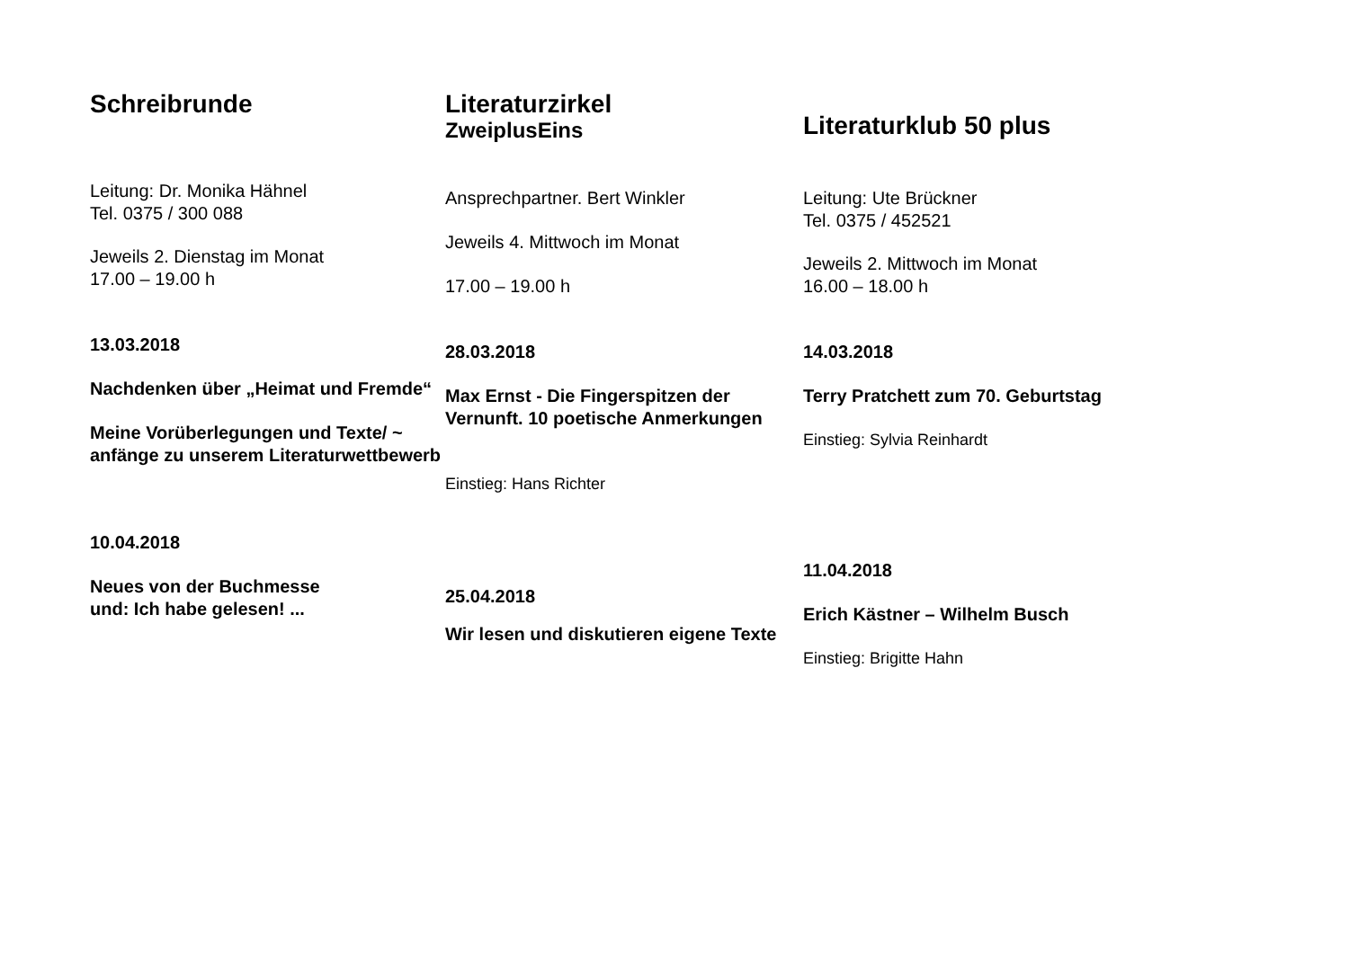Schreibrunde
Leitung: Dr. Monika Hähnel
Tel. 0375 / 300 088
Jeweils 2. Dienstag im Monat
17.00 – 19.00 h
13.03.2018
Nachdenken über „Heimat und Fremde“
Meine Vorüberlegungen und Texte/ ~ anfänge zu unserem Literaturwettbewerb
10.04.2018
Neues von der Buchmesse
und: Ich habe gelesen! ...
Literaturzirkel
ZweiplusEins
Ansprechpartner. Bert Winkler
Jeweils 4. Mittwoch im Monat
17.00 – 19.00 h
28.03.2018
Max Ernst - Die Fingerspitzen der Vernunft. 10 poetische Anmerkungen
Einstieg: Hans Richter
25.04.2018
Wir lesen und diskutieren eigene Texte
Literaturklub 50 plus
Leitung: Ute Brückner
Tel. 0375 / 452521
Jeweils 2. Mittwoch im Monat
16.00 – 18.00 h
14.03.2018
Terry Pratchett zum 70. Geburtstag
Einstieg: Sylvia Reinhardt
11.04.2018
Erich Kästner – Wilhelm Busch
Einstieg: Brigitte Hahn